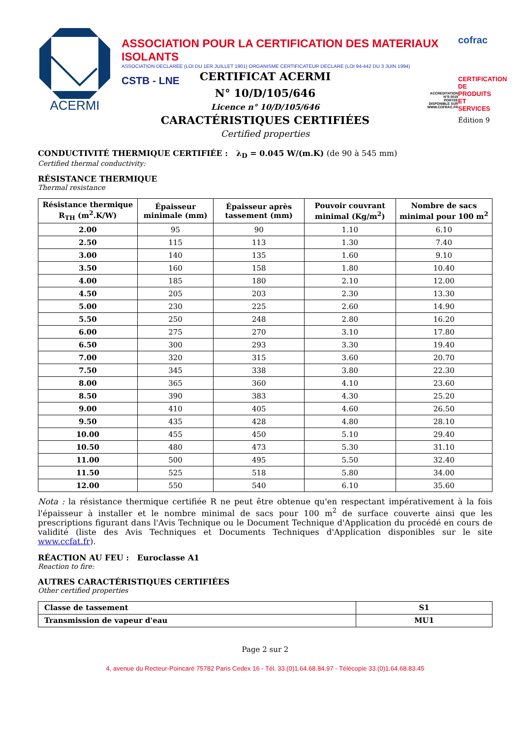ACERMI
ASSOCIATION POUR LA CERTIFICATION DES MATERIAUX ISOLANTS
ASSOCIATION DECLAREE (LOI DU 1ER JUILLET 1901) ORGANISME CERTIFICATEUR DECLARE (LOI 94-442 DU 3 JUIN 1994)
CSTB - LNE
ACCREDITATION
N°5-0019
PORTEE
DISPONIBLE SUR
WWW.COFRAC.FR
cofrac
CERTIFICATION DE PRODUITS ET SERVICES
Édition 9
CERTIFICAT ACERMI
N° 10/D/105/646
Licence n° 10/D/105/646
CARACTÉRISTIQUES CERTIFIÉES
Certified properties
CONDUCTIVITÉ THERMIQUE CERTIFIÉE : λ<sub>D</sub> = 0.045 W/(m.K) (de 90 à 545 mm)
Certified thermal conductivity:
RÉSISTANCE THERMIQUE
Thermal resistance
| Résistance thermique R<sub>TH</sub> (m<sup>2</sup>.K/W) | Épaisseur minimale (mm) | Épaisseur après tassement (mm) | Pouvoir couvrant minimal (Kg/m<sup>2</sup>) | Nombre de sacs minimal pour 100 m<sup>2</sup> |
| --- | --- | --- | --- | --- |
| 2.00 | 95 | 90 | 1.10 | 6.10 |
| 2.50 | 115 | 113 | 1.30 | 7.40 |
| 3.00 | 140 | 135 | 1.60 | 9.10 |
| 3.50 | 160 | 158 | 1.80 | 10.40 |
| 4.00 | 185 | 180 | 2.10 | 12.00 |
| 4.50 | 205 | 203 | 2.30 | 13.30 |
| 5.00 | 230 | 225 | 2.60 | 14.90 |
| 5.50 | 250 | 248 | 2.80 | 16.20 |
| 6.00 | 275 | 270 | 3.10 | 17.80 |
| 6.50 | 300 | 293 | 3.30 | 19.40 |
| 7.00 | 320 | 315 | 3.60 | 20.70 |
| 7.50 | 345 | 338 | 3.80 | 22.30 |
| 8.00 | 365 | 360 | 4.10 | 23.60 |
| 8.50 | 390 | 383 | 4.30 | 25.20 |
| 9.00 | 410 | 405 | 4.60 | 26.50 |
| 9.50 | 435 | 428 | 4.80 | 28.10 |
| 10.00 | 455 | 450 | 5.10 | 29.40 |
| 10.50 | 480 | 473 | 5.30 | 31.10 |
| 11.00 | 500 | 495 | 5.50 | 32.40 |
| 11.50 | 525 | 518 | 5.80 | 34.00 |
| 12.00 | 550 | 540 | 6.10 | 35.60 |
Nota : la résistance thermique certifiée R ne peut être obtenue qu'en respectant impérativement à la fois l'épaisseur à installer et le nombre minimal de sacs pour 100 m<sup>2</sup> de surface couverte ainsi que les prescriptions figurant dans l'Avis Technique ou le Document Technique d'Application du procédé en cours de validité (liste des Avis Techniques et Documents Techniques d'Application disponibles sur le site www.ccfat.fr).
RÉACTION AU FEU : Euroclasse A1
Reaction to fire:
AUTRES CARACTÉRISTIQUES CERTIFIÉES
Other certified properties
| Classe de tassement | S1 |
| --- | --- |
| Transmission de vapeur d'eau | MU1 |
Page 2 sur 2
4, avenue du Recteur-Poincaré 75782 Paris Cedex 16 - Tél. 33.(0)1.64.68.84.97 - Télécopie 33.(0)1.64.68.83.45